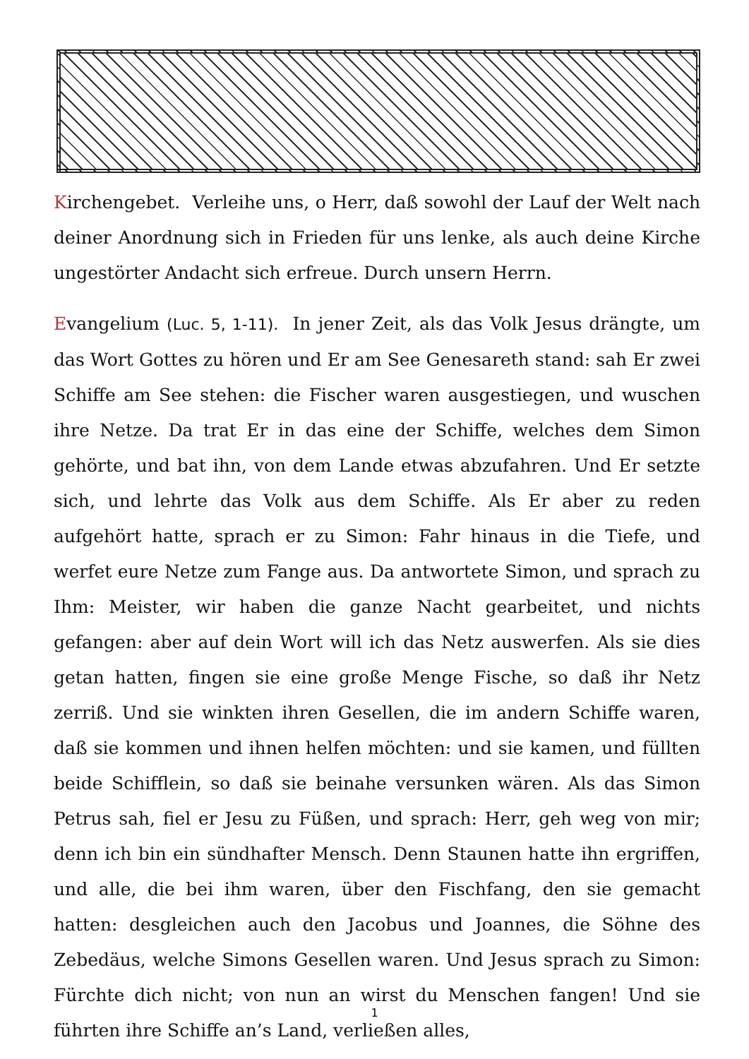Kirchengebet. Verleihe uns, o Herr, daß sowohl der Lauf der Welt nach deiner Anordnung sich in Frieden für uns lenke, als auch deine Kirche ungestörter Andacht sich erfreue. Durch unsern Herrn.
Evangelium (Luc. 5, 1-11). In jener Zeit, als das Volk Jesus drängte, um das Wort Gottes zu hören und Er am See Genesareth stand: sah Er zwei Schiffe am See stehen: die Fischer waren ausgestiegen, und wuschen ihre Netze. Da trat Er in das eine der Schiffe, welches dem Simon gehörte, und bat ihn, von dem Lande etwas abzufahren. Und Er setzte sich, und lehrte das Volk aus dem Schiffe. Als Er aber zu reden aufgehört hatte, sprach er zu Simon: Fahr hinaus in die Tiefe, und werfet eure Netze zum Fange aus. Da antwortete Simon, und sprach zu Ihm: Meister, wir haben die ganze Nacht gearbeitet, und nichts gefangen: aber auf dein Wort will ich das Netz auswerfen. Als sie dies getan hatten, fingen sie eine große Menge Fische, so daß ihr Netz zerriß. Und sie winkten ihren Gesellen, die im andern Schiffe waren, daß sie kommen und ihnen helfen möchten: und sie kamen, und füllten beide Schifflein, so daß sie beinahe versunken wären. Als das Simon Petrus sah, fiel er Jesu zu Füßen, und sprach: Herr, geh weg von mir; denn ich bin ein sündhafter Mensch. Denn Staunen hatte ihn ergriffen, und alle, die bei ihm waren, über den Fischfang, den sie gemacht hatten: desgleichen auch den Jacobus und Joannes, die Söhne des Zebedäus, welche Simons Gesellen waren. Und Jesus sprach zu Simon: Fürchte dich nicht; von nun an wirst du Menschen fangen! Und sie führten ihre Schiffe an’s Land, verließen alles,
1